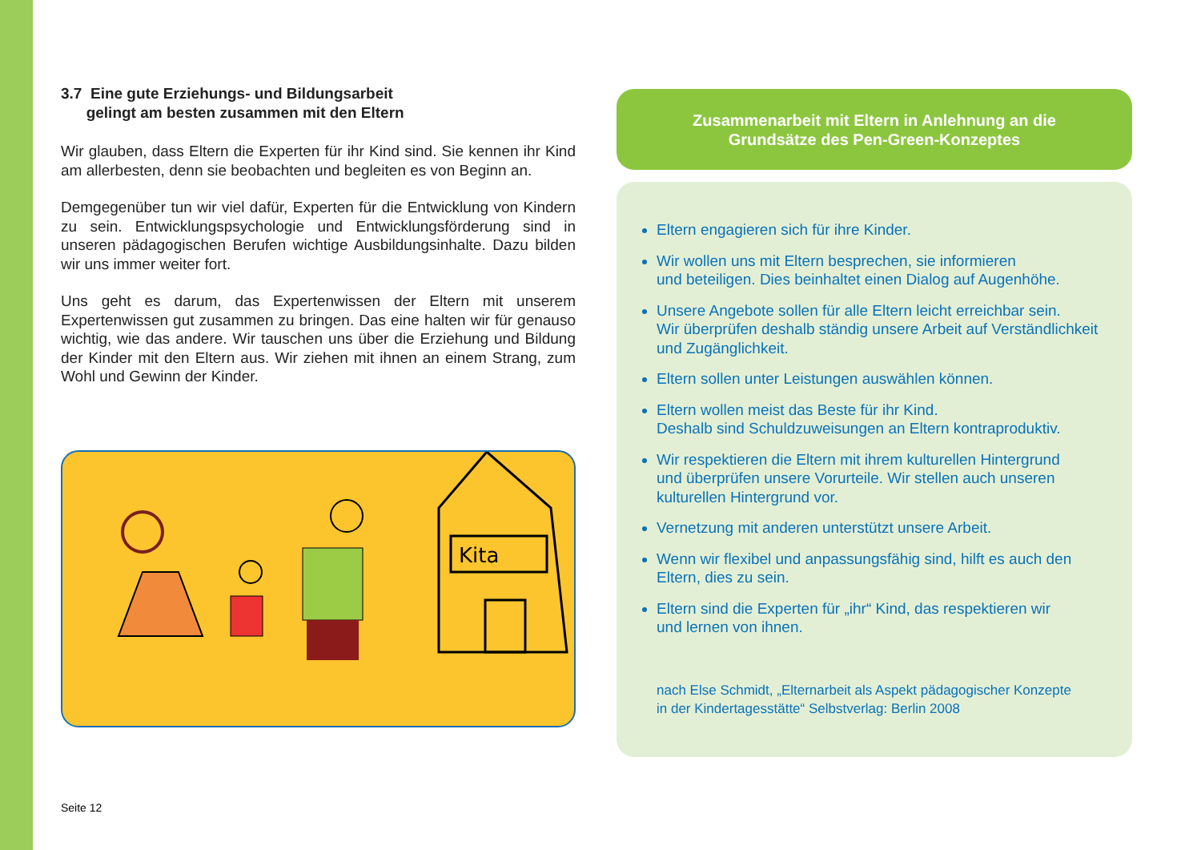3.7 Eine gute Erziehungs- und Bildungsarbeit
gelingt am besten zusammen mit den Eltern
Wir glauben, dass Eltern die Experten für ihr Kind sind. Sie kennen ihr Kind am allerbesten, denn sie beobachten und begleiten es von Beginn an.
Demgegenüber tun wir viel dafür, Experten für die Entwicklung von Kindern zu sein. Entwicklungspsychologie und Entwicklungsförderung sind in unseren pädagogischen Berufen wichtige Ausbildungsinhalte. Dazu bilden wir uns immer weiter fort.
Uns geht es darum, das Expertenwissen der Eltern mit unserem Expertenwissen gut zusammen zu bringen. Das eine halten wir für genauso wichtig, wie das andere. Wir tauschen uns über die Erziehung und Bildung der Kinder mit den Eltern aus. Wir ziehen mit ihnen an einem Strang, zum Wohl und Gewinn der Kinder.
Kita
Seite 12
Zusammenarbeit mit Eltern in Anlehnung an die
Grundsätze des Pen-Green-Konzeptes
Eltern engagieren sich für ihre Kinder.
Wir wollen uns mit Eltern besprechen, sie informieren
und beteiligen. Dies beinhaltet einen Dialog auf Augenhöhe.
Unsere Angebote sollen für alle Eltern leicht erreichbar sein.
Wir überprüfen deshalb ständig unsere Arbeit auf Verständlichkeit und Zugänglichkeit.
Eltern sollen unter Leistungen auswählen können.
Eltern wollen meist das Beste für ihr Kind.
Deshalb sind Schuldzuweisungen an Eltern kontraproduktiv.
Wir respektieren die Eltern mit ihrem kulturellen Hintergrund
und überprüfen unsere Vorurteile. Wir stellen auch unseren
kulturellen Hintergrund vor.
Vernetzung mit anderen unterstützt unsere Arbeit.
Wenn wir flexibel und anpassungsfähig sind, hilft es auch den
Eltern, dies zu sein.
Eltern sind die Experten für „ihr“ Kind, das respektieren wir
und lernen von ihnen.
nach Else Schmidt, „Elternarbeit als Aspekt pädagogischer Konzepte
in der Kindertagesstätte“ Selbstverlag: Berlin 2008